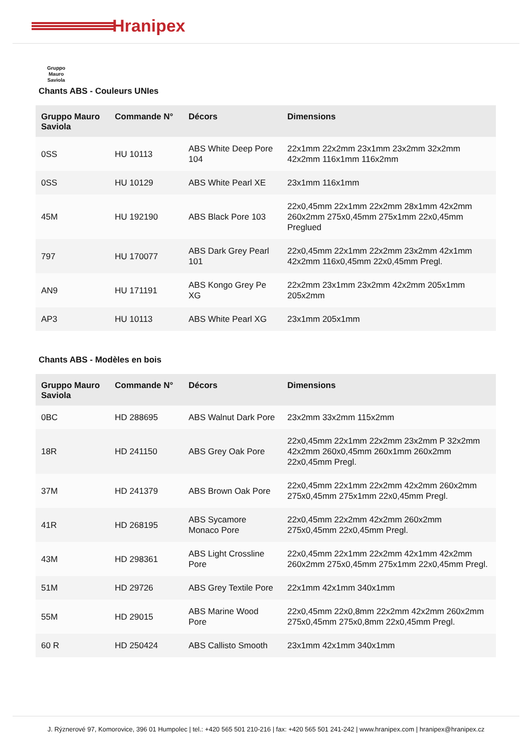Hranipex
Gruppo Mauro Saviola
Chants ABS - Couleurs UNIes
| Gruppo Mauro Saviola | Commande N° | Décors | Dimensions |
| --- | --- | --- | --- |
| 0SS | HU 10113 | ABS White Deep Pore 104 | 22x1mm 22x2mm 23x1mm 23x2mm 32x2mm 42x2mm 116x1mm 116x2mm |
| 0SS | HU 10129 | ABS White Pearl XE | 23x1mm 116x1mm |
| 45M | HU 192190 | ABS Black Pore 103 | 22x0,45mm 22x1mm 22x2mm 28x1mm 42x2mm 260x2mm 275x0,45mm 275x1mm 22x0,45mm Preglued |
| 797 | HU 170077 | ABS Dark Grey Pearl 101 | 22x0,45mm 22x1mm 22x2mm 23x2mm 42x1mm 42x2mm 116x0,45mm 22x0,45mm Pregl. |
| AN9 | HU 171191 | ABS Kongo Grey Pe XG | 22x2mm 23x1mm 23x2mm 42x2mm 205x1mm 205x2mm |
| AP3 | HU 10113 | ABS White Pearl XG | 23x1mm 205x1mm |
Chants ABS - Modèles en bois
| Gruppo Mauro Saviola | Commande N° | Décors | Dimensions |
| --- | --- | --- | --- |
| 0BC | HD 288695 | ABS Walnut Dark Pore | 23x2mm 33x2mm 115x2mm |
| 18R | HD 241150 | ABS Grey Oak Pore | 22x0,45mm 22x1mm 22x2mm 23x2mm P 32x2mm 42x2mm 260x0,45mm 260x1mm 260x2mm 22x0,45mm Pregl. |
| 37M | HD 241379 | ABS Brown Oak Pore | 22x0,45mm 22x1mm 22x2mm 42x2mm 260x2mm 275x0,45mm 275x1mm 22x0,45mm Pregl. |
| 41R | HD 268195 | ABS Sycamore Monaco Pore | 22x0,45mm 22x2mm 42x2mm 260x2mm 275x0,45mm 22x0,45mm Pregl. |
| 43M | HD 298361 | ABS Light Crossline Pore | 22x0,45mm 22x1mm 22x2mm 42x1mm 42x2mm 260x2mm 275x0,45mm 275x1mm 22x0,45mm Pregl. |
| 51M | HD 29726 | ABS Grey Textile Pore | 22x1mm 42x1mm 340x1mm |
| 55M | HD 29015 | ABS Marine Wood Pore | 22x0,45mm 22x0,8mm 22x2mm 42x2mm 260x2mm 275x0,45mm 275x0,8mm 22x0,45mm Pregl. |
| 60 R | HD 250424 | ABS Callisto Smooth | 23x1mm 42x1mm 340x1mm |
J. Rýznerové 97, Komorovice, 396 01 Humpolec | tel.: +420 565 501 210-216 | fax: +420 565 501 241-242 | www.hranipex.com | hranipex@hranipex.cz